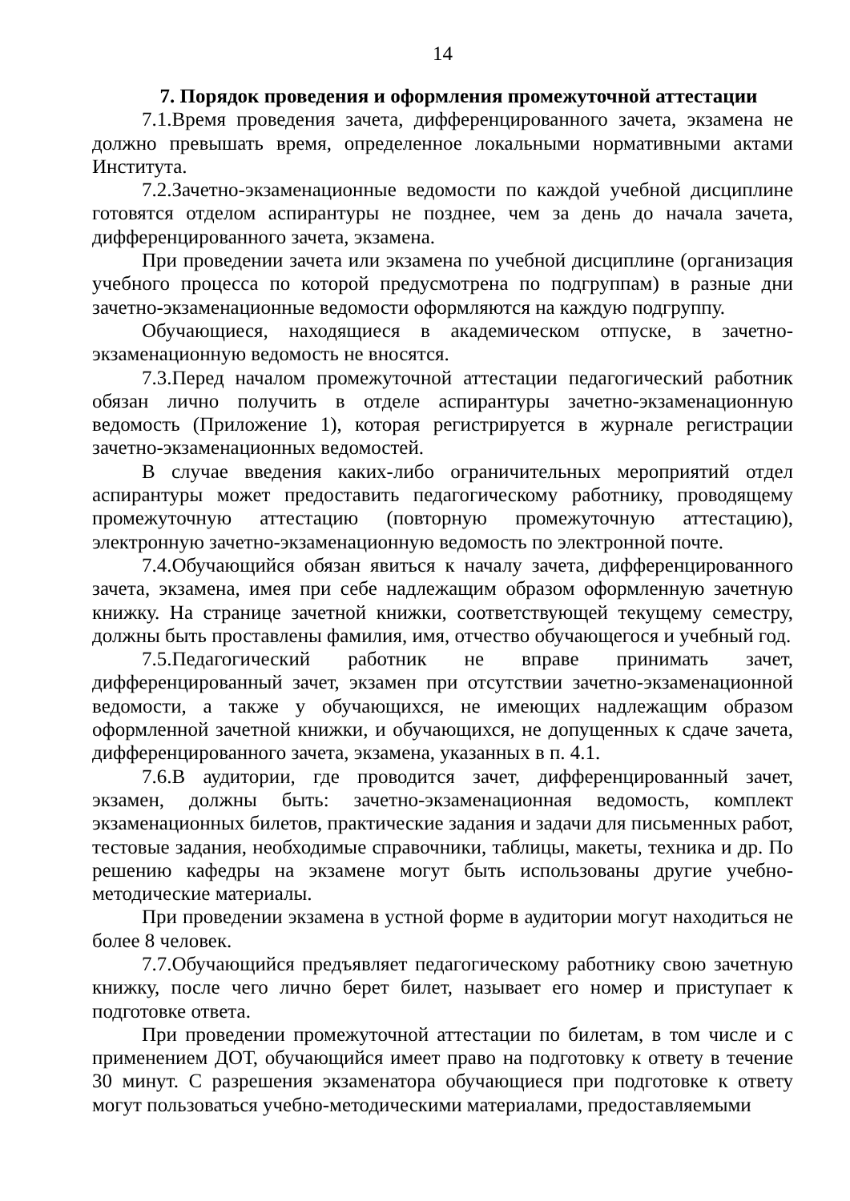14
7. Порядок проведения и оформления промежуточной аттестации
7.1.Время проведения зачета, дифференцированного зачета, экзамена не должно превышать время, определенное локальными нормативными актами Института.
7.2.Зачетно-экзаменационные ведомости по каждой учебной дисциплине готовятся отделом аспирантуры не позднее, чем за день до начала зачета, дифференцированного зачета, экзамена.
При проведении зачета или экзамена по учебной дисциплине (организация учебного процесса по которой предусмотрена по подгруппам) в разные дни зачетно-экзаменационные ведомости оформляются на каждую подгруппу.
Обучающиеся, находящиеся в академическом отпуске, в зачетно-экзаменационную ведомость не вносятся.
7.3.Перед началом промежуточной аттестации педагогический работник обязан лично получить в отделе аспирантуры зачетно-экзаменационную ведомость (Приложение 1), которая регистрируется в журнале регистрации зачетно-экзаменационных ведомостей.
В случае введения каких-либо ограничительных мероприятий отдел аспирантуры может предоставить педагогическому работнику, проводящему промежуточную аттестацию (повторную промежуточную аттестацию), электронную зачетно-экзаменационную ведомость по электронной почте.
7.4.Обучающийся обязан явиться к началу зачета, дифференцированного зачета, экзамена, имея при себе надлежащим образом оформленную зачетную книжку. На странице зачетной книжки, соответствующей текущему семестру, должны быть проставлены фамилия, имя, отчество обучающегося и учебный год.
7.5.Педагогический работник не вправе принимать зачет, дифференцированный зачет, экзамен при отсутствии зачетно-экзаменационной ведомости, а также у обучающихся, не имеющих надлежащим образом оформленной зачетной книжки, и обучающихся, не допущенных к сдаче зачета, дифференцированного зачета, экзамена, указанных в п. 4.1.
7.6.В аудитории, где проводится зачет, дифференцированный зачет, экзамен, должны быть: зачетно-экзаменационная ведомость, комплект экзаменационных билетов, практические задания и задачи для письменных работ, тестовые задания, необходимые справочники, таблицы, макеты, техника и др. По решению кафедры на экзамене могут быть использованы другие учебно-методические материалы.
При проведении экзамена в устной форме в аудитории могут находиться не более 8 человек.
7.7.Обучающийся предъявляет педагогическому работнику свою зачетную книжку, после чего лично берет билет, называет его номер и приступает к подготовке ответа.
При проведении промежуточной аттестации по билетам, в том числе и с применением ДОТ, обучающийся имеет право на подготовку к ответу в течение 30 минут. С разрешения экзаменатора обучающиеся при подготовке к ответу могут пользоваться учебно-методическими материалами, предоставляемыми